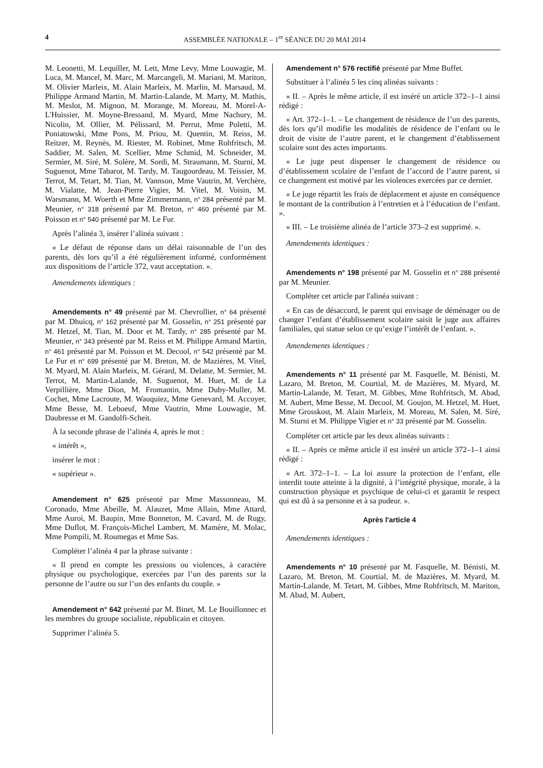4 ASSEMBLÉE NATIONALE – 1<sup>re</sup> SÉANCE DU 20 MAI 2014
M. Leonetti, M. Lequiller, M. Lett, Mme Levy, Mme Louwagie, M. Luca, M. Mancel, M. Marc, M. Marcangeli, M. Mariani, M. Mariton, M. Olivier Marleix, M. Alain Marleix, M. Marlin, M. Marsaud, M. Philippe Armand Martin, M. Martin-Lalande, M. Marty, M. Mathis, M. Meslot, M. Mignon, M. Morange, M. Moreau, M. Morel-A-L'Huissier, M. Moyne-Bressand, M. Myard, Mme Nachury, M. Nicolin, M. Ollier, M. Pélissard, M. Perrut, Mme Poletti, M. Poniatowski, Mme Pons, M. Priou, M. Quentin, M. Reiss, M. Reitzer, M. Reynès, M. Riester, M. Robinet, Mme Rohfritsch, M. Saddier, M. Salen, M. Scellier, Mme Schmid, M. Schneider, M. Sermier, M. Siré, M. Solère, M. Sordi, M. Straumann, M. Sturni, M. Suguenot, Mme Tabarot, M. Tardy, M. Taugourdeau, M. Teissier, M. Terrot, M. Tetart, M. Tian, M. Vannson, Mme Vautrin, M. Verchère, M. Vialatte, M. Jean-Pierre Vigier, M. Vitel, M. Voisin, M. Warsmann, M. Woerth et Mme Zimmermann, n° 284 présenté par M. Meunier, n° 318 présenté par M. Breton, n° 460 présenté par M. Poisson et n° 540 présenté par M. Le Fur.
Après l’alinéa 3, insérer l’alinéa suivant :
« Le défaut de réponse dans un délai raisonnable de l’un des parents, dès lors qu’il a été régulièrement informé, conformément aux dispositions de l’article 372, vaut acceptation. ».
Amendements identiques :
Amendements n° 49 présenté par M. Chevrollier, n° 64 présenté par M. Dhuicq, n° 162 présenté par M. Gosselin, n° 251 présenté par M. Hetzel, M. Tian, M. Door et M. Tardy, n° 285 présenté par M. Meunier, n° 343 présenté par M. Reiss et M. Philippe Armand Martin, n° 461 présenté par M. Poisson et M. Decool, n° 542 présenté par M. Le Fur et n° 699 présenté par M. Breton, M. de Mazières, M. Vitel, M. Myard, M. Alain Marleix, M. Gérard, M. Delatte, M. Sermier, M. Terrot, M. Martin-Lalande, M. Suguenot, M. Huet, M. de La Verpillière, Mme Dion, M. Fromantin, Mme Duby-Muller, M. Cochet, Mme Lacroute, M. Wauquiez, Mme Genevard, M. Accoyer, Mme Besse, M. Leboeuf, Mme Vautrin, Mme Louwagie, M. Daubresse et M. Gandolfi-Scheit.
À la seconde phrase de l’alinéa 4, après le mot :
« intérêt »,
insérer le mot :
« supérieur ».
Amendement n° 625 présenté par Mme Massonneau, M. Coronado, Mme Abeille, M. Alauzet, Mme Allain, Mme Attard, Mme Auroi, M. Baupin, Mme Bonneton, M. Cavard, M. de Rugy, Mme Duflot, M. François-Michel Lambert, M. Mamère, M. Molac, Mme Pompili, M. Roumegas et Mme Sas.
Compléter l’alinéa 4 par la phrase suivante :
« Il prend en compte les pressions ou violences, à caractère physique ou psychologique, exercées par l’un des parents sur la personne de l’autre ou sur l’un des enfants du couple. »
Amendement n° 642 présenté par M. Binet, M. Le Bouillonnec et les membres du groupe socialiste, républicain et citoyen.
Supprimer l’alinéa 5.
Amendement n° 576 rectifié présenté par Mme Buffet.
Substituer à l’alinéa 5 les cinq alinéas suivants :
« II. – Après le même article, il est inséré un article 372–1–1 ainsi rédigé :
« Art. 372–1–1. – Le changement de résidence de l’un des parents, dès lors qu’il modifie les modalités de résidence de l’enfant ou le droit de visite de l’autre parent, et le changement d’établissement scolaire sont des actes importants.
« Le juge peut dispenser le changement de résidence ou d’établissement scolaire de l’enfant de l’accord de l’autre parent, si ce changement est motivé par les violences exercées par ce dernier.
« Le juge répartit les frais de déplacement et ajuste en conséquence le montant de la contribution à l’entretien et à l’éducation de l’enfant. ».
« III. – Le troisième alinéa de l’article 373–2 est supprimé. ».
Amendements identiques :
Amendements n° 198 présenté par M. Gosselin et n° 288 présenté par M. Meunier.
Compléter cet article par l'alinéa suivant :
« En cas de désaccord, le parent qui envisage de déménager ou de changer l’enfant d’établissement scolaire saisit le juge aux affaires familiales, qui statue selon ce qu’exige l’intérêt de l’enfant. ».
Amendements identiques :
Amendements n° 11 présenté par M. Fasquelle, M. Bénisti, M. Lazaro, M. Breton, M. Courtial, M. de Mazières, M. Myard, M. Martin-Lalande, M. Tetart, M. Gibbes, Mme Rohfritsch, M. Abad, M. Aubert, Mme Besse, M. Decool, M. Goujon, M. Hetzel, M. Huet, Mme Grosskost, M. Alain Marleix, M. Moreau, M. Salen, M. Siré, M. Sturni et M. Philippe Vigier et n° 33 présenté par M. Gosselin.
Compléter cet article par les deux alinéas suivants :
« II. – Après ce même article il est inséré un article 372–1–1 ainsi rédigé :
« Art. 372–1–1. – La loi assure la protection de l’enfant, elle interdit toute atteinte à la dignité, à l’intégrité physique, morale, à la construction physique et psychique de celui-ci et garantit le respect qui est dû à sa personne et à sa pudeur. ».
Après l'article 4
Amendements identiques :
Amendements n° 10 présenté par M. Fasquelle, M. Bénisti, M. Lazaro, M. Breton, M. Courtial, M. de Mazières, M. Myard, M. Martin-Lalande, M. Tetart, M. Gibbes, Mme Rohfritsch, M. Mariton, M. Abad, M. Aubert,